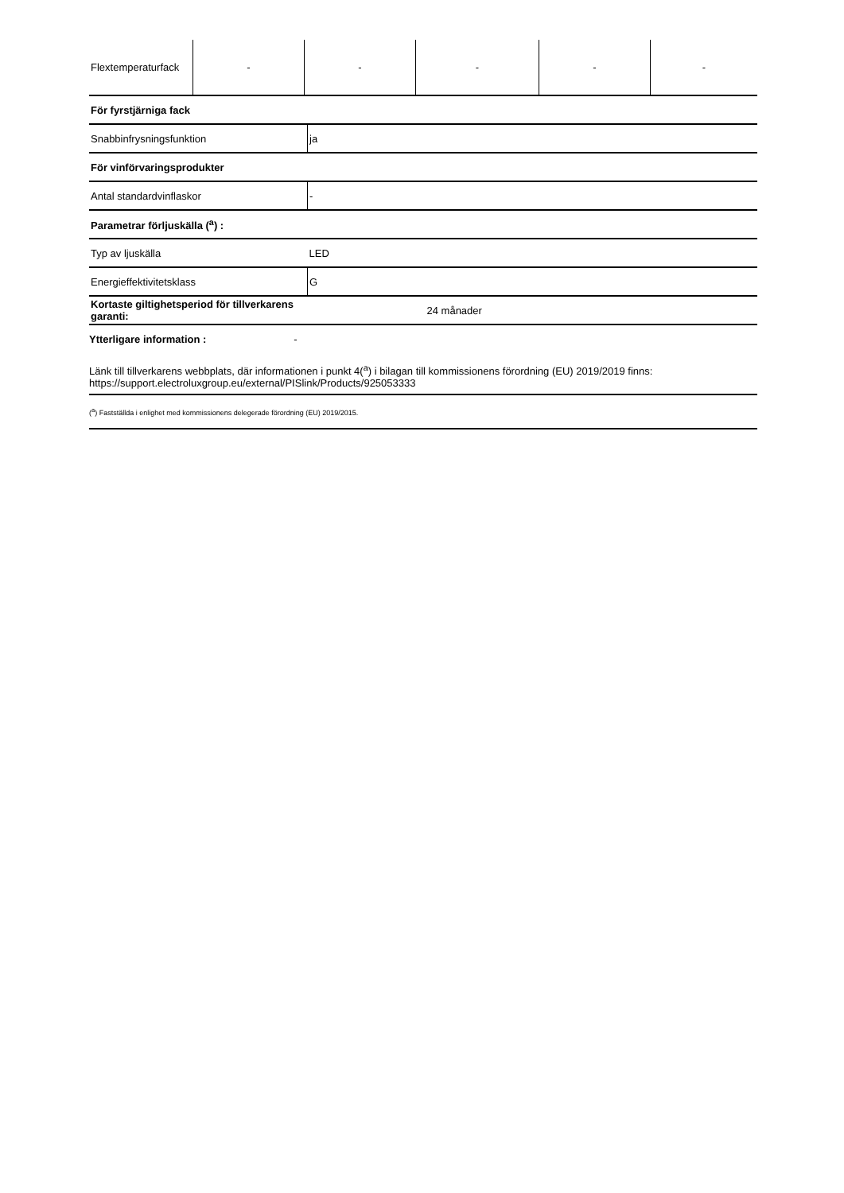| Flextemperaturfack | - | - | - | - | - |
| För fyrstjärniga fack | |
| Snabbinfrysningsfunktion | ja |
| För vinförvaringsprodukter | |
| Antal standardvinflaskor | - |
| Parametrar förljuskälla (<sup>a</sup>) : | |
| Typ av ljuskälla | LED |
| Energieffektivitetsklass | G |
| Kortaste giltighetsperiod för tillverkarens garanti: | 24 månader |
Ytterligare information : -
Länk till tillverkarens webbplats, där informationen i punkt 4(<sup>a</sup>) i bilagan till kommissionens förordning (EU) 2019/2019 finns:
https://support.electroluxgroup.eu/external/PISlink/Products/925053333
(<sup>a</sup>) Fastställda i enlighet med kommissionens delegerade förordning (EU) 2019/2015.